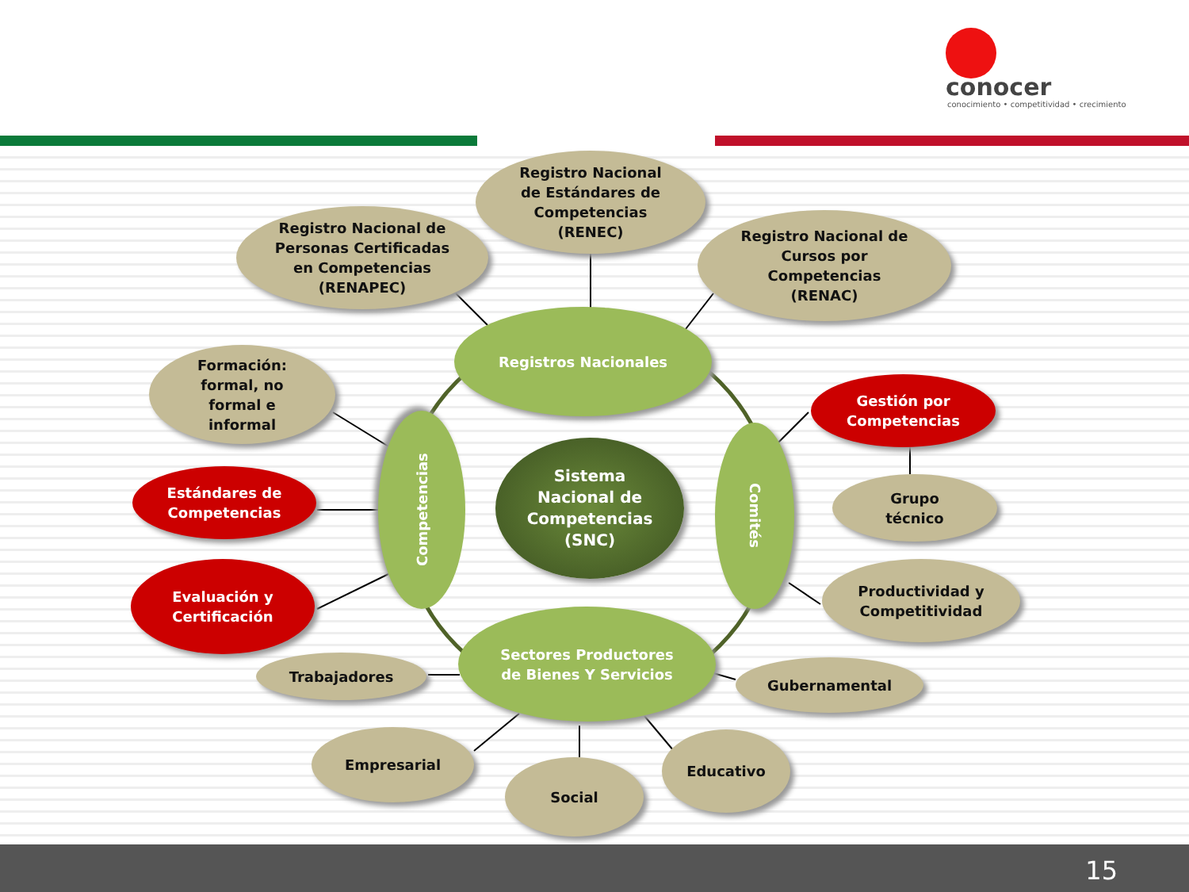conocer
conocimiento • competitividad • crecimiento
Registro Nacional
de Estándares de
Competencias
(RENEC)
Registro Nacional de
Personas Certificadas
en Competencias
(RENAPEC)
Registro Nacional de
Cursos por
Competencias
(RENAC)
Registros Nacionales
Formación:
formal, no
formal e
informal
Gestión por
Competencias
Competencias
Sistema
Nacional de
Competencias
(SNC)
Comités
Grupo
técnico
Estándares de
Competencias
Evaluación y
Certificación
Productividad y
Competitividad
Sectores Productores
de Bienes Y Servicios
Trabajadores Gubernamental
Empresarial Educativo
Social
15